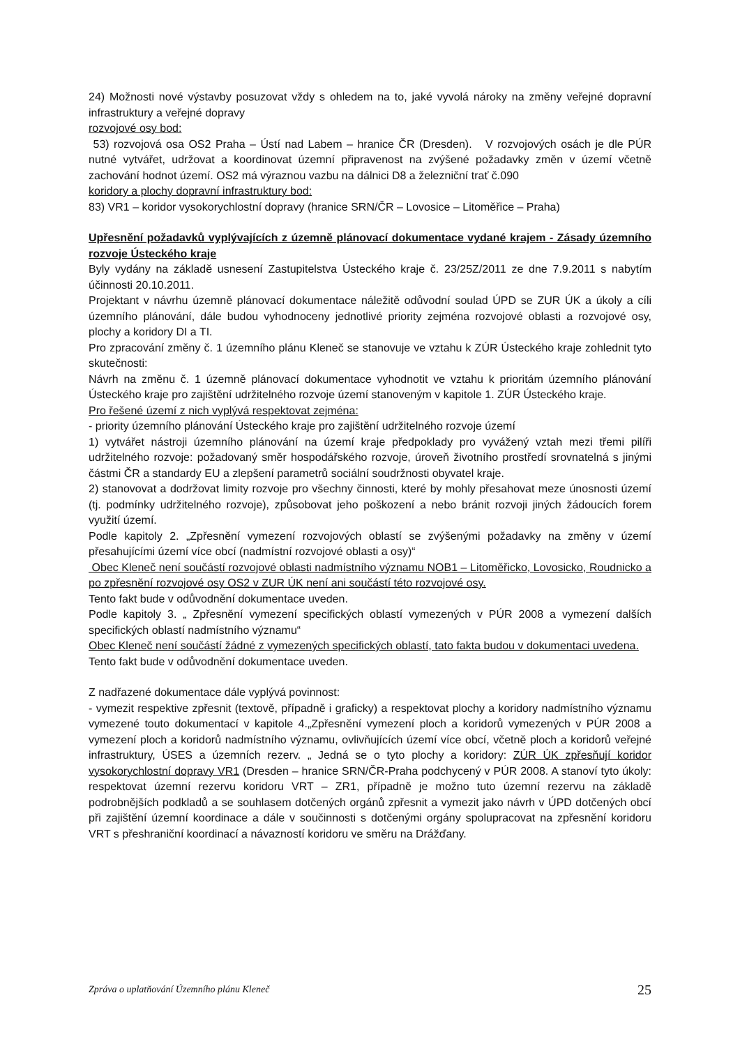24) Možnosti nové výstavby posuzovat vždy s ohledem na to, jaké vyvolá nároky na změny veřejné dopravní infrastruktury a veřejné dopravy
rozvojové osy bod:
53) rozvojová osa OS2 Praha – Ústí nad Labem – hranice ČR (Dresden). V rozvojových osách je dle PÚR nutné vytvářet, udržovat a koordinovat územní připravenost na zvýšené požadavky změn v území včetně zachování hodnot území. OS2 má výraznou vazbu na dálnici D8 a železniční trať č.090
koridory a plochy dopravní infrastruktury bod:
83) VR1 – koridor vysokorychlostní dopravy (hranice SRN/ČR – Lovosice – Litoměřice – Praha)
Upřesnění požadavků vyplývajících z územně plánovací dokumentace vydané krajem - Zásady územního rozvoje Ústeckého kraje
Byly vydány na základě usnesení Zastupitelstva Ústeckého kraje č. 23/25Z/2011 ze dne 7.9.2011 s nabytím účinnosti 20.10.2011.
Projektant v návrhu územně plánovací dokumentace náležitě odůvodní soulad ÚPD se ZUR ÚK a úkoly a cíli územního plánování, dále budou vyhodnoceny jednotlivé priority zejména rozvojové oblasti a rozvojové osy, plochy a koridory DI a TI.
Pro zpracování změny č. 1 územního plánu Kleneč se stanovuje ve vztahu k ZÚR Ústeckého kraje zohlednit tyto skutečnosti:
Návrh na změnu č. 1 územně plánovací dokumentace vyhodnotit ve vztahu k prioritám územního plánování Ústeckého kraje pro zajištění udržitelného rozvoje území stanoveným v kapitole 1. ZÚR Ústeckého kraje.
Pro řešené území z nich vyplývá respektovat zejména:
- priority územního plánování Ústeckého kraje pro zajištění udržitelného rozvoje území
1) vytvářet nástroji územního plánování na území kraje předpoklady pro vyvážený vztah mezi třemi pilíři udržitelného rozvoje: požadovaný směr hospodářského rozvoje, úroveň životního prostředí srovnatelná s jinými částmi ČR a standardy EU a zlepšení parametrů sociální soudržnosti obyvatel kraje.
2) stanovovat a dodržovat limity rozvoje pro všechny činnosti, které by mohly přesahovat meze únosnosti území (tj. podmínky udržitelného rozvoje), způsobovat jeho poškození a nebo bránit rozvoji jiných žádoucích forem využití území.
Podle kapitoly 2. „Zpřesnění vymezení rozvojových oblastí se zvýšenými požadavky na změny v území přesahujícími území více obcí (nadmístní rozvojové oblasti a osy)“
Obec Kleneč není součástí rozvojové oblasti nadmístního významu NOB1 – Litoměřicko, Lovosicko, Roudnicko a po zpřesnění rozvojové osy OS2 v ZUR ÚK není ani součástí této rozvojové osy.
Tento fakt bude v odůvodnění dokumentace uveden.
Podle kapitoly 3. „ Zpřesnění vymezení specifických oblastí vymezených v PÚR 2008 a vymezení dalších specifických oblastí nadmístního významu“
Obec Kleneč není součástí žádné z vymezených specifických oblastí, tato fakta budou v dokumentaci uvedena.
Tento fakt bude v odůvodnění dokumentace uveden.
Z nadřazené dokumentace dále vyplývá povinnost:
- vymezit respektive zpřesnit (textově, případně i graficky) a respektovat plochy a koridory nadmístního významu vymezené touto dokumentací v kapitole 4.„Zpřesnění vymezení ploch a koridorů vymezených v PÚR 2008 a vymezení ploch a koridorů nadmístního významu, ovlivňujících území více obcí, včetně ploch a koridorů veřejné infrastruktury, ÚSES a územních rezerv. „ Jedná se o tyto plochy a koridory: ZÚR ÚK zpřesňují koridor vysokorychlostní dopravy VR1 (Dresden – hranice SRN/ČR-Praha podchycený v PÚR 2008. A stanoví tyto úkoly: respektovat územní rezervu koridoru VRT – ZR1, případně je možno tuto územní rezervu na základě podrobnějších podkladů a se souhlasem dotčených orgánů zpřesnit a vymezit jako návrh v ÚPD dotčených obcí při zajištění územní koordinace a dále v součinnosti s dotčenými orgány spolupracovat na zpřesnění koridoru VRT s přeshraniční koordinací a návazností koridoru ve směru na Drážďany.
Zpráva o uplatňování Územního plánu Kleneč 25